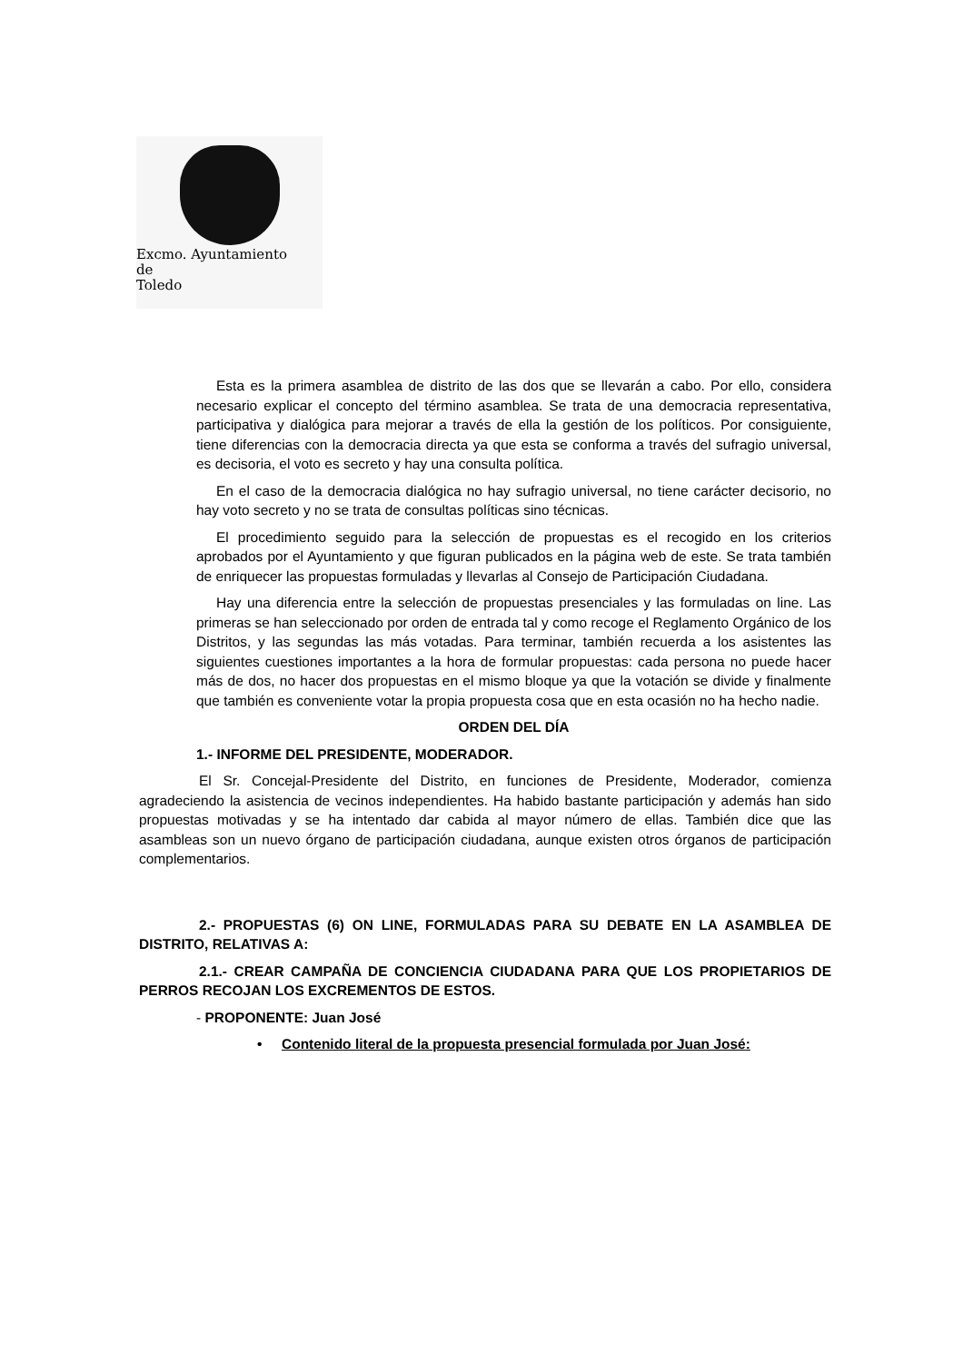Excmo. Ayuntamiento
de
Toledo
Esta es la primera asamblea de distrito de las dos que se llevarán a cabo. Por ello, considera necesario explicar el concepto del término asamblea. Se trata de una democracia representativa, participativa y dialógica para mejorar a través de ella la gestión de los políticos. Por consiguiente, tiene diferencias con la democracia directa ya que esta se conforma a través del sufragio universal, es decisoria, el voto es secreto y hay una consulta política.
En el caso de la democracia dialógica no hay sufragio universal, no tiene carácter decisorio, no hay voto secreto y no se trata de consultas políticas sino técnicas.
El procedimiento seguido para la selección de propuestas es el recogido en los criterios aprobados por el Ayuntamiento y que figuran publicados en la página web de este. Se trata también de enriquecer las propuestas formuladas y llevarlas al Consejo de Participación Ciudadana.
Hay una diferencia entre la selección de propuestas presenciales y las formuladas on line. Las primeras se han seleccionado por orden de entrada tal y como recoge el Reglamento Orgánico de los Distritos, y las segundas las más votadas. Para terminar, también recuerda a los asistentes las siguientes cuestiones importantes a la hora de formular propuestas: cada persona no puede hacer más de dos, no hacer dos propuestas en el mismo bloque ya que la votación se divide y finalmente que también es conveniente votar la propia propuesta cosa que en esta ocasión no ha hecho nadie.
ORDEN DEL DÍA
1.- INFORME DEL PRESIDENTE, MODERADOR.
El Sr. Concejal-Presidente del Distrito, en funciones de Presidente, Moderador, comienza agradeciendo la asistencia de vecinos independientes. Ha habido bastante participación y además han sido propuestas motivadas y se ha intentado dar cabida al mayor número de ellas. También dice que las asambleas son un nuevo órgano de participación ciudadana, aunque existen otros órganos de participación complementarios.
2.- PROPUESTAS (6) ON LINE, FORMULADAS PARA SU DEBATE EN LA ASAMBLEA DE DISTRITO, RELATIVAS A:
2.1.- CREAR CAMPAÑA DE CONCIENCIA CIUDADANA PARA QUE LOS PROPIETARIOS DE PERROS RECOJAN LOS EXCREMENTOS DE ESTOS.
- PROPONENTE: Juan José
• Contenido literal de la propuesta presencial formulada por Juan José: